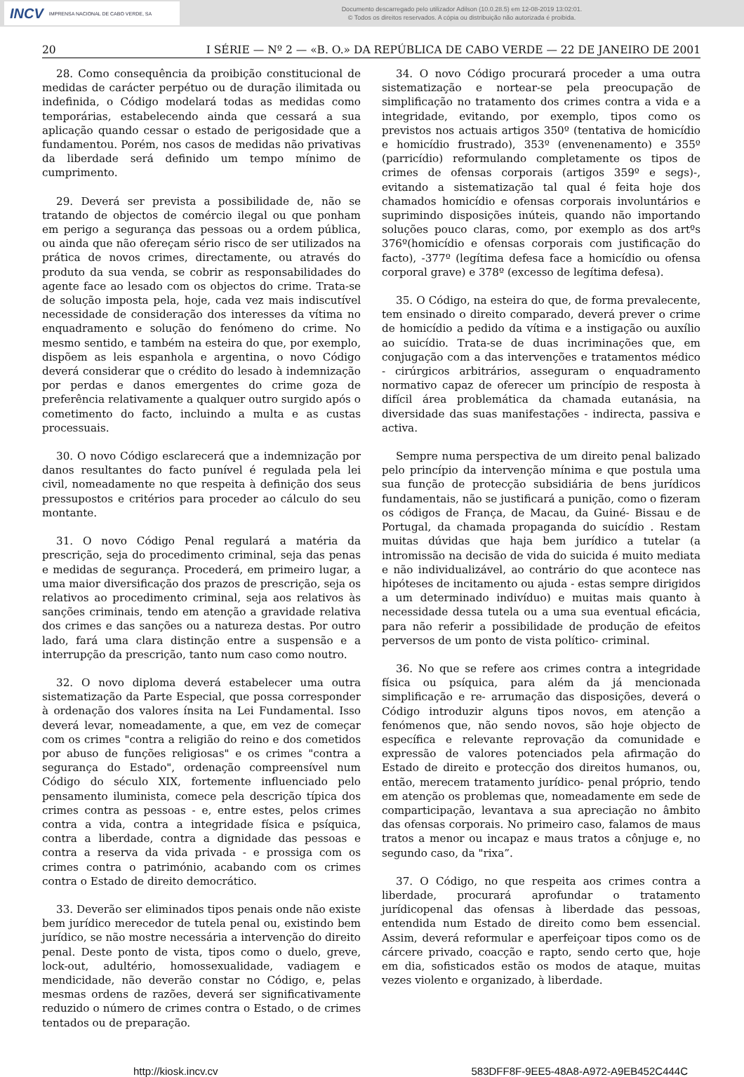INCV IMPRENSA NACIONAL DE CABO VERDE, SA
Documento descarregado pelo utilizador Adilson (10.0.28.5) em 12-08-2019 13:02:01.
© Todos os direitos reservados. A cópia ou distribuição não autorizada é proibida.
20 I SÉRIE — Nº 2 — «B. O.» DA REPÚBLICA DE CABO VERDE — 22 DE JANEIRO DE 2001
28. Como consequência da proibição constitucional de medidas de carácter perpétuo ou de duração ilimitada ou indefinida, o Código modelará todas as medidas como temporárias, estabelecendo ainda que cessará a sua aplicação quando cessar o estado de perigosidade que a fundamentou. Porém, nos casos de medidas não privativas da liberdade será definido um tempo mínimo de cumprimento.
29. Deverá ser prevista a possibilidade de, não se tratando de objectos de comércio ilegal ou que ponham em perigo a segurança das pessoas ou a ordem pública, ou ainda que não ofereçam sério risco de ser utilizados na prática de novos crimes, directamente, ou através do produto da sua venda, se cobrir as responsabilidades do agente face ao lesado com os objectos do crime. Trata-se de solução imposta pela, hoje, cada vez mais indiscutível necessidade de consideração dos interesses da vítima no enquadramento e solução do fenómeno do crime. No mesmo sentido, e também na esteira do que, por exemplo, dispõem as leis espanhola e argentina, o novo Código deverá considerar que o crédito do lesado à indemnização por perdas e danos emergentes do crime goza de preferência relativamente a qualquer outro surgido após o cometimento do facto, incluindo a multa e as custas processuais.
30. O novo Código esclarecerá que a indemnização por danos resultantes do facto punível é regulada pela lei civil, nomeadamente no que respeita à definição dos seus pressupostos e critérios para proceder ao cálculo do seu montante.
31. O novo Código Penal regulará a matéria da prescrição, seja do procedimento criminal, seja das penas e medidas de segurança. Procederá, em primeiro lugar, a uma maior diversificação dos prazos de prescrição, seja os relativos ao procedimento criminal, seja aos relativos às sanções criminais, tendo em atenção a gravidade relativa dos crimes e das sanções ou a natureza destas. Por outro lado, fará uma clara distinção entre a suspensão e a interrupção da prescrição, tanto num caso como noutro.
32. O novo diploma deverá estabelecer uma outra sistematização da Parte Especial, que possa corresponder à ordenação dos valores ínsita na Lei Fundamental. Isso deverá levar, nomeadamente, a que, em vez de começar com os crimes "contra a religião do reino e dos cometidos por abuso de funções religiosas" e os crimes "contra a segurança do Estado", ordenação compreensível num Código do século XIX, fortemente influenciado pelo pensamento iluminista, comece pela descrição típica dos crimes contra as pessoas - e, entre estes, pelos crimes contra a vida, contra a integridade física e psíquica, contra a liberdade, contra a dignidade das pessoas e contra a reserva da vida privada - e prossiga com os crimes contra o património, acabando com os crimes contra o Estado de direito democrático.
33. Deverão ser eliminados tipos penais onde não existe bem jurídico merecedor de tutela penal ou, existindo bem jurídico, se não mostre necessária a intervenção do direito penal. Deste ponto de vista, tipos como o duelo, greve, lock-out, adultério, homossexualidade, vadiagem e mendicidade, não deverão constar no Código, e, pelas mesmas ordens de razões, deverá ser significativamente reduzido o número de crimes contra o Estado, o de crimes tentados ou de preparação.
34. O novo Código procurará proceder a uma outra sistematização e nortear-se pela preocupação de simplificação no tratamento dos crimes contra a vida e a integridade, evitando, por exemplo, tipos como os previstos nos actuais artigos 350º (tentativa de homicídio e homicídio frustrado), 353º (envenenamento) e 355º (parricídio) reformulando completamente os tipos de crimes de ofensas corporais (artigos 359º e segs)-, evitando a sistematização tal qual é feita hoje dos chamados homicídio e ofensas corporais involuntários e suprimindo disposições inúteis, quando não importando soluções pouco claras, como, por exemplo as dos artºs 376º(homicídio e ofensas corporais com justificação do facto), -377º (legítima defesa face a homicídio ou ofensa corporal grave) e 378º (excesso de legítima defesa).
35. O Código, na esteira do que, de forma prevalecente, tem ensinado o direito comparado, deverá prever o crime de homicídio a pedido da vítima e a instigação ou auxílio ao suicídio. Trata-se de duas incriminações que, em conjugação com a das intervenções e tratamentos médico - cirúrgicos arbitrários, asseguram o enquadramento normativo capaz de oferecer um princípio de resposta à difícil área problemática da chamada eutanásia, na diversidade das suas manifestações - indirecta, passiva e activa.
Sempre numa perspectiva de um direito penal balizado pelo princípio da intervenção mínima e que postula uma sua função de protecção subsidiária de bens jurídicos fundamentais, não se justificará a punição, como o fizeram os códigos de França, de Macau, da Guiné- Bissau e de Portugal, da chamada propaganda do suicídio . Restam muitas dúvidas que haja bem jurídico a tutelar (a intromissão na decisão de vida do suicida é muito mediata e não individualizável, ao contrário do que acontece nas hipóteses de incitamento ou ajuda - estas sempre dirigidos a um determinado indivíduo) e muitas mais quanto à necessidade dessa tutela ou a uma sua eventual eficácia, para não referir a possibilidade de produção de efeitos perversos de um ponto de vista político- criminal.
36. No que se refere aos crimes contra a integridade física ou psíquica, para além da já mencionada simplificação e re- arrumação das disposições, deverá o Código introduzir alguns tipos novos, em atenção a fenómenos que, não sendo novos, são hoje objecto de específica e relevante reprovação da comunidade e expressão de valores potenciados pela afirmação do Estado de direito e protecção dos direitos humanos, ou, então, merecem tratamento jurídico- penal próprio, tendo em atenção os problemas que, nomeadamente em sede de comparticipação, levantava a sua apreciação no âmbito das ofensas corporais. No primeiro caso, falamos de maus tratos a menor ou incapaz e maus tratos a cônjuge e, no segundo caso, da "rixa”.
37. O Código, no que respeita aos crimes contra a liberdade, procurará aprofundar o tratamento jurídicopenal das ofensas à liberdade das pessoas, entendida num Estado de direito como bem essencial. Assim, deverá reformular e aperfeiçoar tipos como os de cárcere privado, coacção e rapto, sendo certo que, hoje em dia, sofisticados estão os modos de ataque, muitas vezes violento e organizado, à liberdade.
http://kiosk.incv.cv 583DFF8F-9EE5-48A8-A972-A9EB452C444C